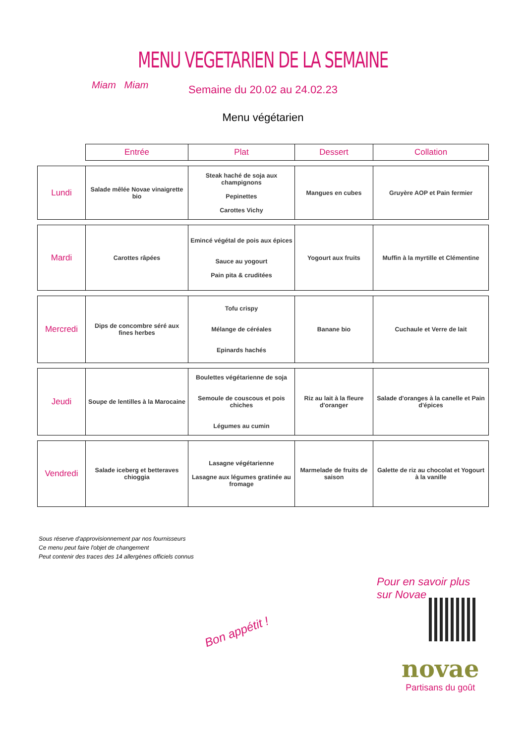MENU VEGETARIEN DE LA SEMAINE
Miam Miam
Semaine du 20.02 au 24.02.23
Menu végétarien
| | Entrée | Plat | Dessert | Collation |
| Lundi | Salade mêlée Novae vinaigrette bio | Steak haché de soja aux champignons Pepinettes Carottes Vichy | Mangues en cubes | Gruyère AOP et Pain fermier |
| Mardi | Carottes râpées | Emincé végétal de pois aux épices Sauce au yogourt Pain pita & cruditées | Yogourt aux fruits | Muffin à la myrtille et Clémentine |
| Mercredi | Dips de concombre séré aux fines herbes | Tofu crispy Mélange de céréales Epinards hachés | Banane bio | Cuchaule et Verre de lait |
| Jeudi | Soupe de lentilles à la Marocaine | Boulettes végétarienne de soja Semoule de couscous et pois chiches Légumes au cumin | Riz au lait à la fleure d'oranger | Salade d'oranges à la canelle et Pain d'épices |
| Vendredi | Salade iceberg et betteraves chioggia | Lasagne végétarienne Lasagne aux légumes gratinée au fromage | Marmelade de fruits de saison | Galette de riz au chocolat et Yogourt à la vanille |
Sous réserve d'approvisionnement par nos fournisseurs
Ce menu peut faire l'objet de changement
Peut contenir des traces des 14 allergènes officiels connus
Pour en savoir plus
sur Novae
Bon appétit !
novae
Partisans du goût